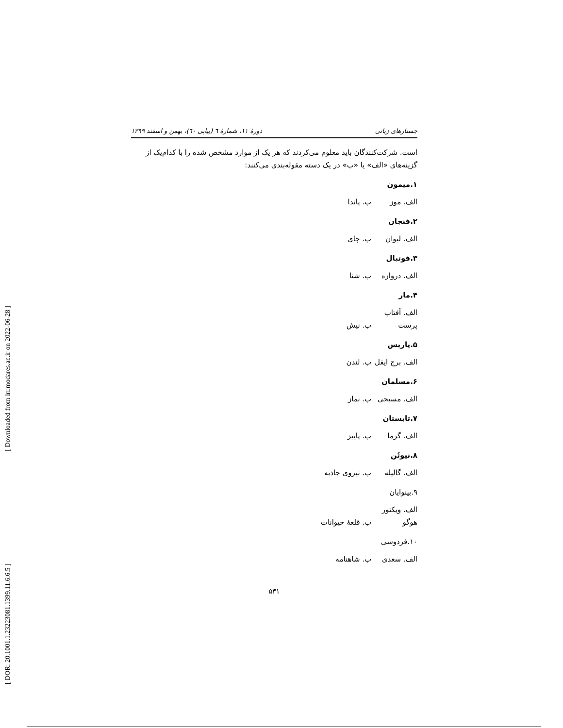[ DOR: 20.1001.1.23223081.1399.11.6.6.5 ] [ Downloaded from lrr.modares.ac.ir on 2022-06-28 ]
جستارهای زبانی دورهٔ ۱۱، شمارهٔ ٦ (پیاپی ٦٠)، بهمن و اسفند ۱۳۹۹
است. شرکت‌کنندگان باید معلوم می‌کردند که هر یک از موارد مشخص شده را با کدام‌یک از گزینه‌های «الف» یا «ب» در یک دسته مقوله‌بندی می‌کنند:
۱.میمون
الف. موز ب. پاندا
۲.فنجان
الف. لیوان ب. چای
۳.فوتبال
الف. دروازه ب. شنا
۴.مار
الف. آفتاب پرست ب. نیش
۵.پاریس
الف. برج ایفل ب. لندن
۶.مسلمان
الف. مسیحی ب. نماز
۷.تابستان
الف. گرما ب. پاییز
۸.نیوتُن
الف. گالیله ب. نیروی جاذبه
۹.بینوایان
الف. ویکتور هوگو ب. قلعهٔ حیوانات
۱۰.فردوسی
الف. سعدی ب. شاهنامه
۵۳۱